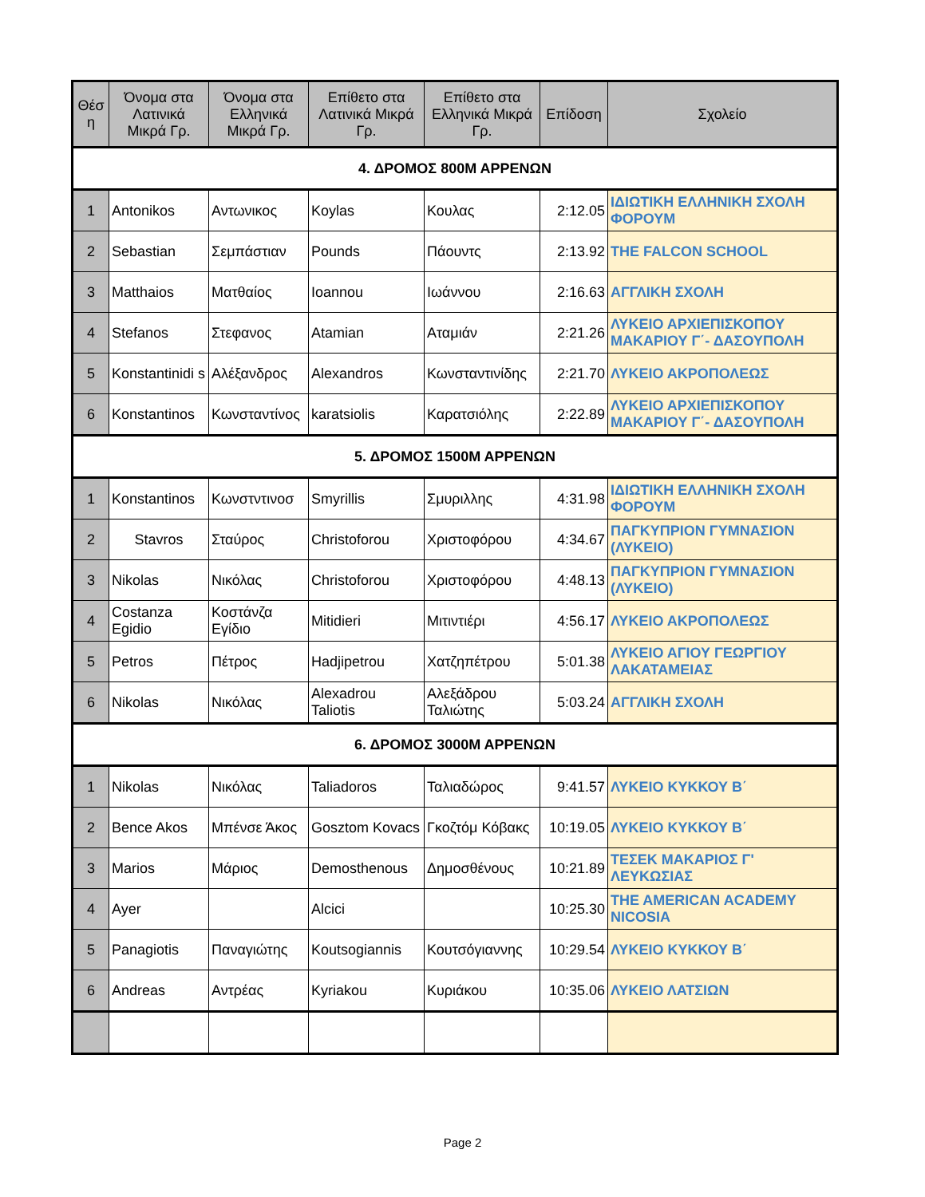| Θέσ η | Όνομα στα Λατινικά Μικρά Γρ. | Όνομα στα Ελληνικά Μικρά Γρ. | Επίθετο στα Λατινικά Μικρά Γρ. | Επίθετο στα Ελληνικά Μικρά Γρ. | Επίδοση | Σχολείο |
| --- | --- | --- | --- | --- | --- | --- |
| 4. ΔΡΟΜΟΣ 800Μ ΑΡΡΕΝΩΝ | | | | | | |
| 1 | Antonikos | Αντωνικος | Koylas | Κουλας | 2:12.05 | ΙΔΙΩΤΙΚΗ ΕΛΛΗΝΙΚΗ ΣΧΟΛΗ ΦΟΡΟΥΜ |
| 2 | Sebastian | Σεμπάστιαν | Pounds | Πάουντς | 2:13.92 | THE FALCON SCHOOL |
| 3 | Matthaios | Ματθαίος | Ioannou | Ιωάννου | 2:16.63 | ΑΓΓΛΙΚΗ ΣΧΟΛΗ |
| 4 | Stefanos | Στεφανος | Atamian | Αταμιάν | 2:21.26 | ΛΥΚΕΙΟ ΑΡΧΙΕΠΙΣΚΟΠΟΥ ΜΑΚΑΡΙΟΥ Γ΄- ΔΑΣΟΥΠΟΛΗ |
| 5 | Konstantinidi s | Αλέξανδρος | Alexandros | Κωνσταντινίδης | 2:21.70 | ΛΥΚΕΙΟ ΑΚΡΟΠΟΛΕΩΣ |
| 6 | Konstantinos | Κωνσταντίνος | karatsiolis | Καρατσιόλης | 2:22.89 | ΛΥΚΕΙΟ ΑΡΧΙΕΠΙΣΚΟΠΟΥ ΜΑΚΑΡΙΟΥ Γ΄- ΔΑΣΟΥΠΟΛΗ |
| 5. ΔΡΟΜΟΣ 1500Μ ΑΡΡΕΝΩΝ | | | | | | |
| 1 | Konstantinos | Κωνστντινοσ | Smyrillis | Σμυριλλης | 4:31.98 | ΙΔΙΩΤΙΚΗ ΕΛΛΗΝΙΚΗ ΣΧΟΛΗ ΦΟΡΟΥΜ |
| 2 | Stavros | Σταύρος | Christoforou | Χριστοφόρου | 4:34.67 | ΠΑΓΚΥΠΡΙΟΝ ΓΥΜΝΑΣΙΟΝ (ΛΥΚΕΙΟ) |
| 3 | Nikolas | Νικόλας | Christoforou | Χριστοφόρου | 4:48.13 | ΠΑΓΚΥΠΡΙΟΝ ΓΥΜΝΑΣΙΟΝ (ΛΥΚΕΙΟ) |
| 4 | Costanza Egidio | Κοστάνζα Εγίδιο | Mitidieri | Μιτιντιέρι | 4:56.17 | ΛΥΚΕΙΟ ΑΚΡΟΠΟΛΕΩΣ |
| 5 | Petros | Πέτρος | Hadjipetrou | Χατζηπέτρου | 5:01.38 | ΛΥΚΕΙΟ ΑΓΙΟΥ ΓΕΩΡΓΙΟΥ ΛΑΚΑΤΑΜΕΙΑΣ |
| 6 | Nikolas | Νικόλας | Alexadrou Taliotis | Αλεξάδρου Ταλιώτης | 5:03.24 | ΑΓΓΛΙΚΗ ΣΧΟΛΗ |
| 6. ΔΡΟΜΟΣ 3000Μ ΑΡΡΕΝΩΝ | | | | | | |
| 1 | Nikolas | Νικόλας | Taliadoros | Ταλιαδώρος | 9:41.57 | ΛΥΚΕΙΟ ΚΥΚΚΟΥ Β΄ |
| 2 | Bence Akos | Μπένσε Άκος | Gosztom Kovacs | Γκοζτόμ Κόβακς | 10:19.05 | ΛΥΚΕΙΟ ΚΥΚΚΟΥ Β΄ |
| 3 | Marios | Μάριος | Demosthenous | Δημοσθένους | 10:21.89 | ΤΕΣΕΚ ΜΑΚΑΡΙΟΣ Γ' ΛΕΥΚΩΣΙΑΣ |
| 4 | Ayer | | Alcici | | 10:25.30 | THE AMERICAN ACADEMY NICOSIA |
| 5 | Panagiotis | Παναγιώτης | Koutsogiannis | Κουτσόγιαννης | 10:29.54 | ΛΥΚΕΙΟ ΚΥΚΚΟΥ Β΄ |
| 6 | Andreas | Αντρέας | Kyriakou | Κυριάκου | 10:35.06 | ΛΥΚΕΙΟ ΛΑΤΣΙΩΝ |
Page 2